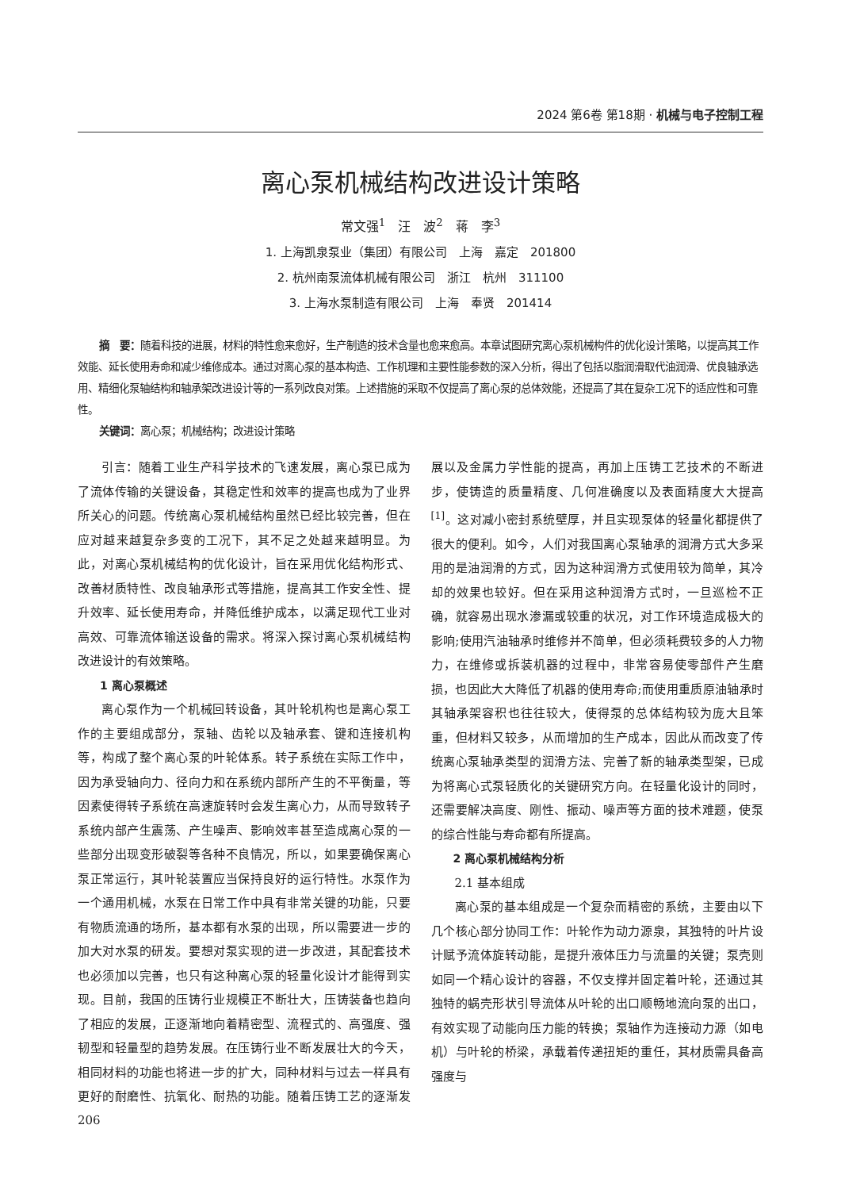2024 第6卷 第18期 · 机械与电子控制工程
离心泵机械结构改进设计策略
常文强<sup>1</sup>　汪　波<sup>2</sup>　蒋　李<sup>3</sup>
1. 上海凯泉泵业（集团）有限公司　上海　嘉定　201800
2. 杭州南泵流体机械有限公司　浙江　杭州　311100
3. 上海水泵制造有限公司　上海　奉贤　201414
摘　要：随着科技的进展，材料的特性愈来愈好，生产制造的技术含量也愈来愈高。本章试图研究离心泵机械构件的优化设计策略，以提高其工作效能、延长使用寿命和减少维修成本。通过对离心泵的基本构造、工作机理和主要性能参数的深入分析，得出了包括以脂润滑取代油润滑、优良轴承选用、精细化泵轴结构和轴承架改进设计等的一系列改良对策。上述措施的采取不仅提高了离心泵的总体效能，还提高了其在复杂工况下的适应性和可靠性。
关键词：离心泵；机械结构；改进设计策略
引言：随着工业生产科学技术的飞速发展，离心泵已成为了流体传输的关键设备，其稳定性和效率的提高也成为了业界所关心的问题。传统离心泵机械结构虽然已经比较完善，但在应对越来越复杂多变的工况下，其不足之处越来越明显。为此，对离心泵机械结构的优化设计，旨在采用优化结构形式、改善材质特性、改良轴承形式等措施，提高其工作安全性、提升效率、延长使用寿命，并降低维护成本，以满足现代工业对高效、可靠流体输送设备的需求。将深入探讨离心泵机械结构改进设计的有效策略。
1 离心泵概述
离心泵作为一个机械回转设备，其叶轮机构也是离心泵工作的主要组成部分，泵轴、齿轮以及轴承套、键和连接机构等，构成了整个离心泵的叶轮体系。转子系统在实际工作中，因为承受轴向力、径向力和在系统内部所产生的不平衡量，等因素使得转子系统在高速旋转时会发生离心力，从而导致转子系统内部产生震荡、产生噪声、影响效率甚至造成离心泵的一些部分出现变形破裂等各种不良情况，所以，如果要确保离心泵正常运行，其叶轮装置应当保持良好的运行特性。水泵作为一个通用机械，水泵在日常工作中具有非常关键的功能，只要有物质流通的场所，基本都有水泵的出现，所以需要进一步的加大对水泵的研发。要想对泵实现的进一步改进，其配套技术也必须加以完善，也只有这种离心泵的轻量化设计才能得到实现。目前，我国的压铸行业规模正不断壮大，压铸装备也趋向了相应的发展，正逐渐地向着精密型、流程式的、高强度、强韧型和轻量型的趋势发展。在压铸行业不断发展壮大的今天，相同材料的功能也将进一步的扩大，同种材料与过去一样具有更好的耐磨性、抗氧化、耐热的功能。随着压铸工艺的逐渐发展以及金属力学性能的提高，再加上压铸工艺技术的不断进步，使铸造的质量精度、几何准确度以及表面精度大大提高<sup>[1]</sup>。这对减小密封系统壁厚，并且实现泵体的轻量化都提供了很大的便利。如今，人们对我国离心泵轴承的润滑方式大多采用的是油润滑的方式，因为这种润滑方式使用较为简单，其冷却的效果也较好。但在采用这种润滑方式时，一旦巡检不正确，就容易出现水渗漏或较重的状况，对工作环境造成极大的影响;使用汽油轴承时维修并不简单，但必须耗费较多的人力物力，在维修或拆装机器的过程中，非常容易使零部件产生磨损，也因此大大降低了机器的使用寿命;而使用重质原油轴承时其轴承架容积也往往较大，使得泵的总体结构较为庞大且笨重，但材料又较多，从而增加的生产成本，因此从而改变了传统离心泵轴承类型的润滑方法、完善了新的轴承类型架，已成为将离心式泵轻质化的关键研究方向。在轻量化设计的同时，还需要解决高度、刚性、振动、噪声等方面的技术难题，使泵的综合性能与寿命都有所提高。
2 离心泵机械结构分析
2.1 基本组成
离心泵的基本组成是一个复杂而精密的系统，主要由以下几个核心部分协同工作：叶轮作为动力源泉，其独特的叶片设计赋予流体旋转动能，是提升液体压力与流量的关键；泵壳则如同一个精心设计的容器，不仅支撑并固定着叶轮，还通过其独特的蜗壳形状引导流体从叶轮的出口顺畅地流向泵的出口，有效实现了动能向压力能的转换；泵轴作为连接动力源（如电机）与叶轮的桥梁，承载着传递扭矩的重任，其材质需具备高强度与
206